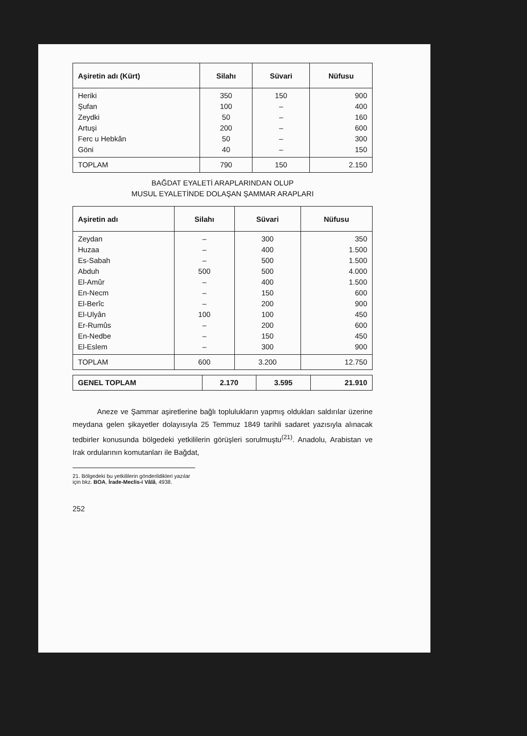| Aşiretin adı (Kürt) | Silahı | Süvari | Nüfusu |
| --- | --- | --- | --- |
| Heriki Şufan Zeydki Artuşi Ferc u Hebkân Göni | 350 100 50 200 50 40 | 150 – – – – – | 900 400 160 600 300 150 |
| TOPLAM | 790 | 150 | 2.150 |
BAĞDAT EYALETİ ARAPLARINDAN OLUP
MUSUL EYALETİNDE DOLAŞAN ŞAMMAR ARAPLARI
| Aşiretin adı | Silahı | Süvari | Nüfusu |
| --- | --- | --- | --- |
| Zeydan Huzaa Es-Sabah Abduh El-Amûr En-Necm El-Berîc El-Ulyân Er-Rumûs En-Nedbe El-Eslem | – – – 500 – – – 100 – – – | 300 400 500 500 400 150 200 100 200 150 300 | 350 1.500 1.500 4.000 1.500 600 900 450 600 450 900 |
| TOPLAM | 600 | 3.200 | 12.750 |
| GENEL TOPLAM | 2.170 | 3.595 | 21.910 |
Aneze ve Şammar aşiretlerine bağlı toplulukların yapmış oldukları saldırılar üzerine meydana gelen şikayetler dolayısıyla 25 Temmuz 1849 tarihli sadaret yazısıyla alınacak tedbirler konusunda bölgedeki yetkililerin görüşleri sorulmuştu<sup>(21)</sup>. Anadolu, Arabistan ve Irak ordularının komutanları ile Bağdat,
21. Bölgedeki bu yetkililerin gönderildikleri yazılar için bkz. BOA, İrade-Meclis-i Vâlâ, 4938.
252